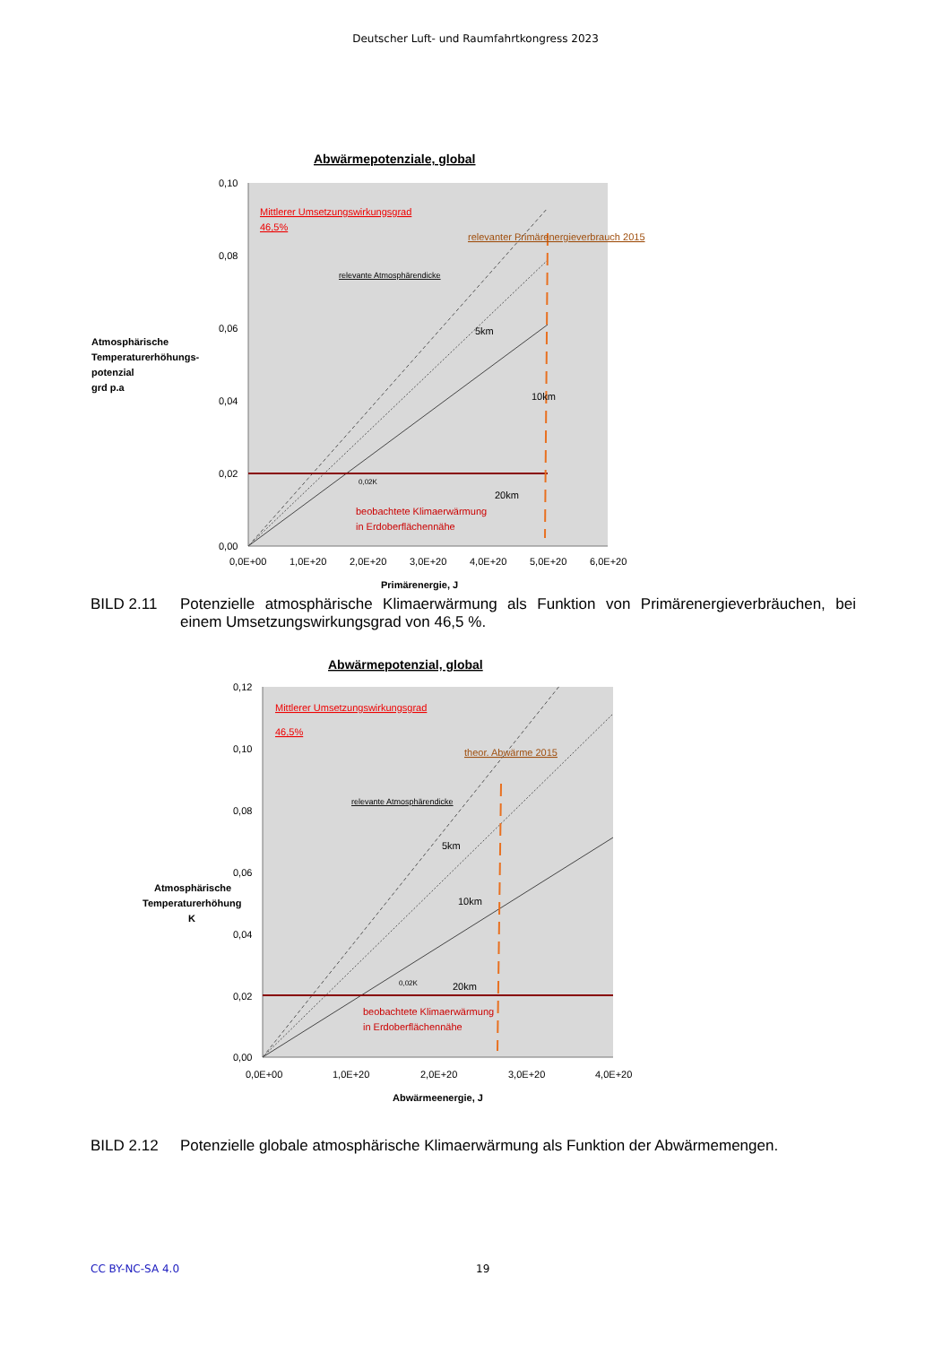Deutscher Luft- und Raumfahrtkongress 2023
Abwärmepotenziale, global
0,10
0,08
0,06
0,04
0,02
0,00
Atmosphärische
Temperaturerhöhungs-
potenzial
grd p.a
0,0E+00
1,0E+20
2,0E+20
3,0E+20
4,0E+20
5,0E+20
6,0E+20
Primärenergie, J
Mittlerer Umsetzungswirkungsgrad
46,5%
relevanter Primärenergieverbrauch 2015
relevante Atmosphärendicke
5km
10km
20km
0,02K
beobachtete Klimaerwärmung
in Erdoberflächennähe
BILD 2.11 Potenzielle atmosphärische Klimaerwärmung als Funktion von Primärenergieverbräuchen, bei einem Umsetzungswirkungsgrad von 46,5 %.
Abwärmepotenzial, global
0,12
0,10
0,08
0,06
0,04
0,02
0,00
Atmosphärische
Temperaturerhöhung
K
0,0E+00
1,0E+20
2,0E+20
3,0E+20
4,0E+20
Abwärmeenergie, J
Mittlerer Umsetzungswirkungsgrad
46,5%
theor. Abwärme 2015
relevante Atmosphärendicke
5km
10km
20km
0,02K
beobachtete Klimaerwärmung
in Erdoberflächennähe
BILD 2.12 Potenzielle globale atmosphärische Klimaerwärmung als Funktion der Abwärmemengen.
CC BY-NC-SA 4.0 19